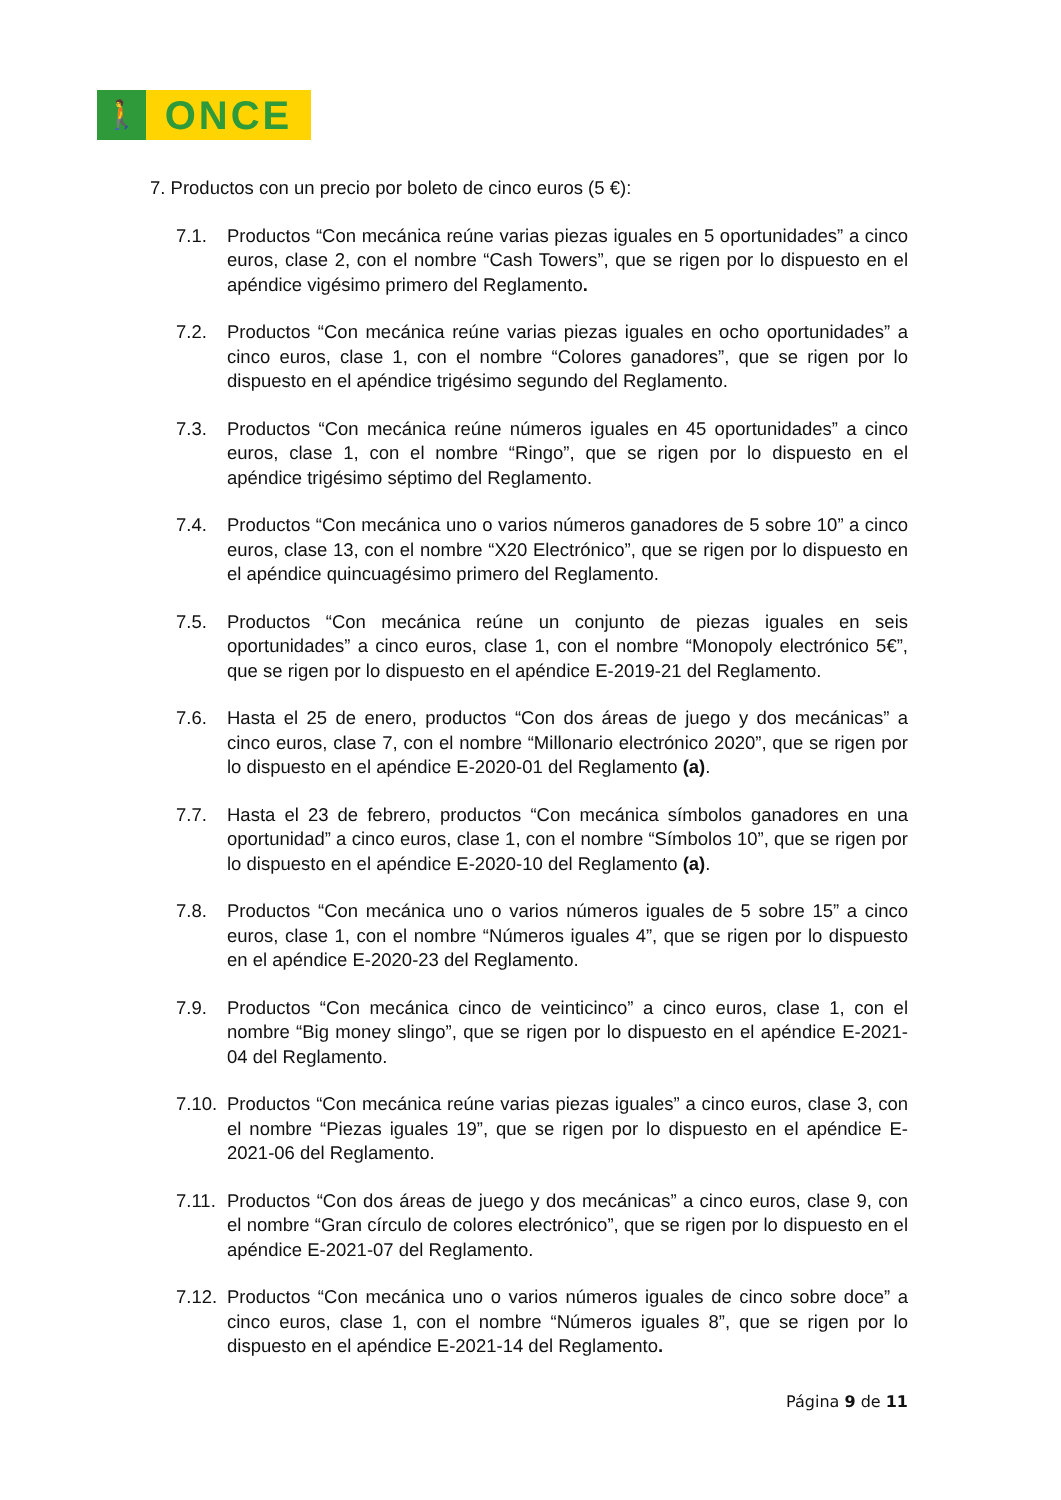🚶
ONCE
7. Productos con un precio por boleto de cinco euros (5 €):
7.1. Productos “Con mecánica reúne varias piezas iguales en 5 oportunidades” a cinco euros, clase 2, con el nombre “Cash Towers”, que se rigen por lo dispuesto en el apéndice vigésimo primero del Reglamento.
7.2. Productos “Con mecánica reúne varias piezas iguales en ocho oportunidades” a cinco euros, clase 1, con el nombre “Colores ganadores”, que se rigen por lo dispuesto en el apéndice trigésimo segundo del Reglamento.
7.3. Productos “Con mecánica reúne números iguales en 45 oportunidades” a cinco euros, clase 1, con el nombre “Ringo”, que se rigen por lo dispuesto en el apéndice trigésimo séptimo del Reglamento.
7.4. Productos “Con mecánica uno o varios números ganadores de 5 sobre 10” a cinco euros, clase 13, con el nombre “X20 Electrónico”, que se rigen por lo dispuesto en el apéndice quincuagésimo primero del Reglamento.
7.5. Productos “Con mecánica reúne un conjunto de piezas iguales en seis oportunidades” a cinco euros, clase 1, con el nombre “Monopoly electrónico 5€”, que se rigen por lo dispuesto en el apéndice E-2019-21 del Reglamento.
7.6. Hasta el 25 de enero, productos “Con dos áreas de juego y dos mecánicas” a cinco euros, clase 7, con el nombre “Millonario electrónico 2020”, que se rigen por lo dispuesto en el apéndice E-2020-01 del Reglamento (a).
7.7. Hasta el 23 de febrero, productos “Con mecánica símbolos ganadores en una oportunidad” a cinco euros, clase 1, con el nombre “Símbolos 10”, que se rigen por lo dispuesto en el apéndice E-2020-10 del Reglamento (a).
7.8. Productos “Con mecánica uno o varios números iguales de 5 sobre 15” a cinco euros, clase 1, con el nombre “Números iguales 4”, que se rigen por lo dispuesto en el apéndice E-2020-23 del Reglamento.
7.9. Productos “Con mecánica cinco de veinticinco” a cinco euros, clase 1, con el nombre “Big money slingo”, que se rigen por lo dispuesto en el apéndice E-2021-04 del Reglamento.
7.10.
Productos “Con mecánica reúne varias piezas iguales” a cinco euros, clase 3, con el nombre “Piezas iguales 19”, que se rigen por lo dispuesto en el apéndice E-2021-06 del Reglamento.
7.11.
Productos “Con dos áreas de juego y dos mecánicas” a cinco euros, clase 9, con el nombre “Gran círculo de colores electrónico”, que se rigen por lo dispuesto en el apéndice E-2021-07 del Reglamento.
7.12.
Productos “Con mecánica uno o varios números iguales de cinco sobre doce” a cinco euros, clase 1, con el nombre “Números iguales 8”, que se rigen por lo dispuesto en el apéndice E-2021-14 del Reglamento.
Página 9 de 11